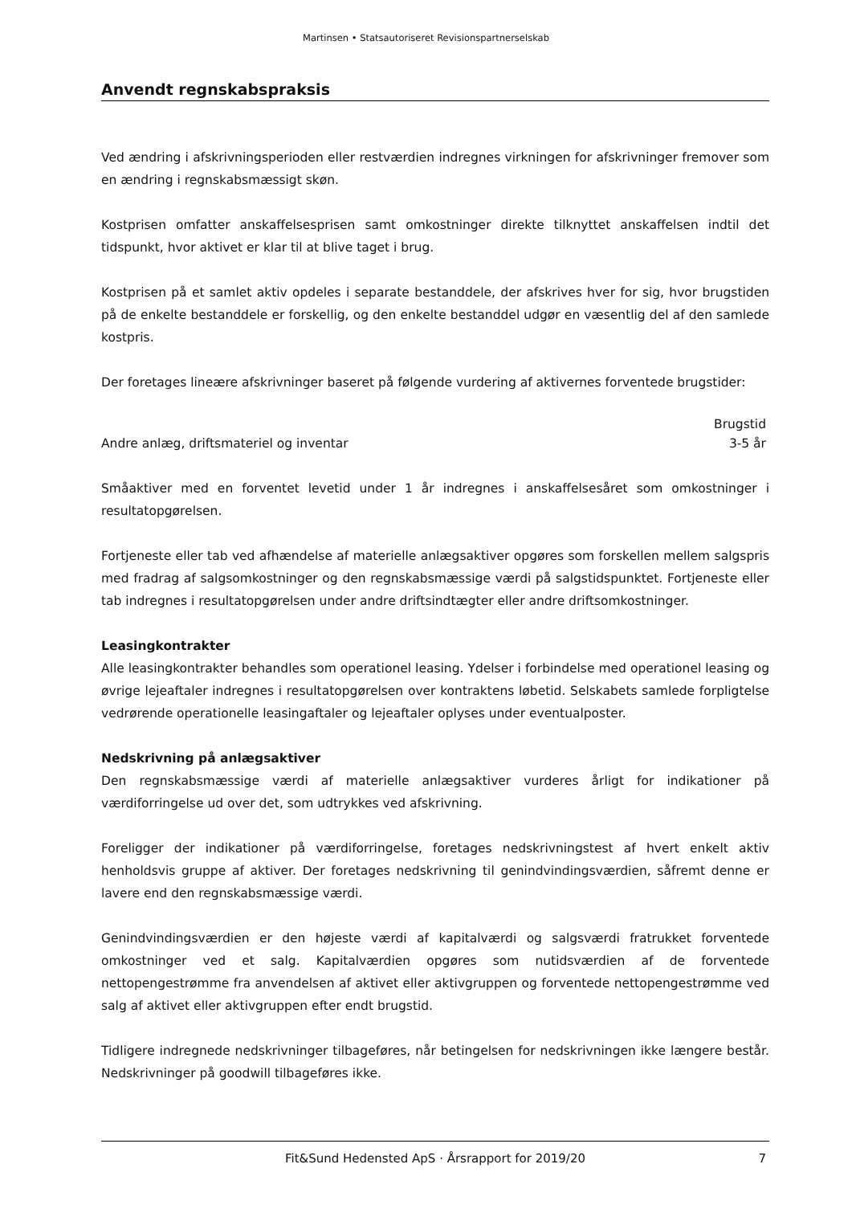Martinsen • Statsautoriseret Revisionspartnerselskab
Anvendt regnskabspraksis
Ved ændring i afskrivningsperioden eller restværdien indregnes virkningen for afskrivninger fremover som en ændring i regnskabsmæssigt skøn.
Kostprisen omfatter anskaffelsesprisen samt omkostninger direkte tilknyttet anskaffelsen indtil det tidspunkt, hvor aktivet er klar til at blive taget i brug.
Kostprisen på et samlet aktiv opdeles i separate bestanddele, der afskrives hver for sig, hvor brugstiden på de enkelte bestanddele er forskellig, og den enkelte bestanddel udgør en væsentlig del af den samlede kostpris.
Der foretages lineære afskrivninger baseret på følgende vurdering af aktivernes forventede brugstider:
| | Brugstid |
| --- | --- |
| Andre anlæg, driftsmateriel og inventar | 3-5 år |
Småaktiver med en forventet levetid under 1 år indregnes i anskaffelsesåret som omkostninger i resultatopgørelsen.
Fortjeneste eller tab ved afhændelse af materielle anlægsaktiver opgøres som forskellen mellem salgspris med fradrag af salgsomkostninger og den regnskabsmæssige værdi på salgstidspunktet. Fortjeneste eller tab indregnes i resultatopgørelsen under andre driftsindtægter eller andre driftsomkostninger.
Leasingkontrakter
Alle leasingkontrakter behandles som operationel leasing. Ydelser i forbindelse med operationel leasing og øvrige lejeaftaler indregnes i resultatopgørelsen over kontraktens løbetid. Selskabets samlede forpligtelse vedrørende operationelle leasingaftaler og lejeaftaler oplyses under eventualposter.
Nedskrivning på anlægsaktiver
Den regnskabsmæssige værdi af materielle anlægsaktiver vurderes årligt for indikationer på værdiforringelse ud over det, som udtrykkes ved afskrivning.
Foreligger der indikationer på værdiforringelse, foretages nedskrivningstest af hvert enkelt aktiv henholdsvis gruppe af aktiver. Der foretages nedskrivning til genindvindingsværdien, såfremt denne er lavere end den regnskabsmæssige værdi.
Genindvindingsværdien er den højeste værdi af kapitalværdi og salgsværdi fratrukket forventede omkostninger ved et salg. Kapitalværdien opgøres som nutidsværdien af de forventede nettopengestrømme fra anvendelsen af aktivet eller aktivgruppen og forventede nettopengestrømme ved salg af aktivet eller aktivgruppen efter endt brugstid.
Tidligere indregnede nedskrivninger tilbageføres, når betingelsen for nedskrivningen ikke længere består. Nedskrivninger på goodwill tilbageføres ikke.
Fit&Sund Hedensted ApS · Årsrapport for 2019/20 7